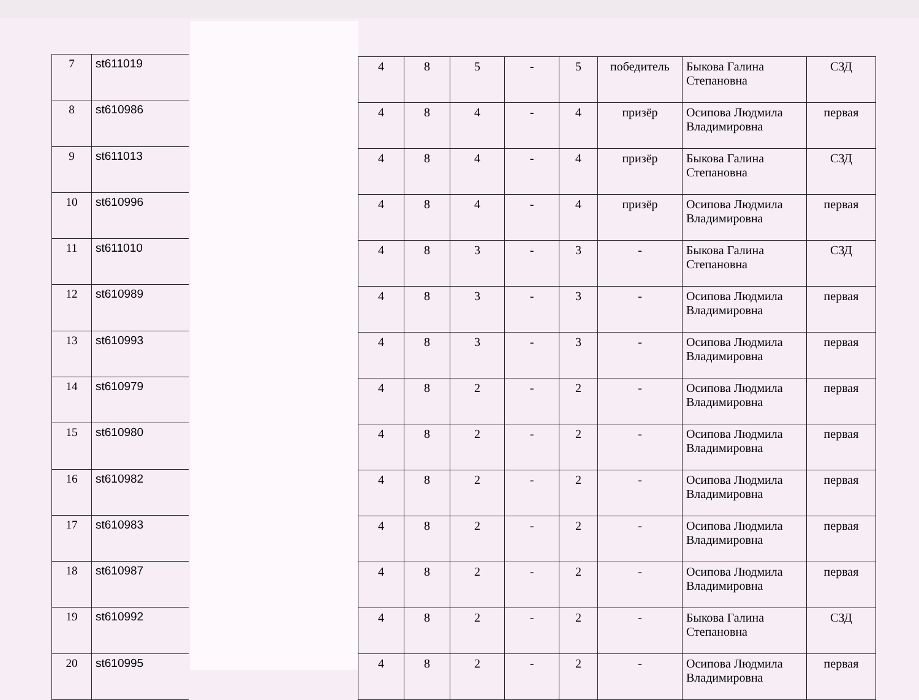| 7 | st611019 |
| 8 | st610986 |
| 9 | st611013 |
| 10 | st610996 |
| 11 | st611010 |
| 12 | st610989 |
| 13 | st610993 |
| 14 | st610979 |
| 15 | st610980 |
| 16 | st610982 |
| 17 | st610983 |
| 18 | st610987 |
| 19 | st610992 |
| 20 | st610995 |
| 4 | 8 | 5 | - | 5 | победитель | Быкова Галина Степановна | СЗД |
| 4 | 8 | 4 | - | 4 | призёр | Осипова Людмила Владимировна | первая |
| 4 | 8 | 4 | - | 4 | призёр | Быкова Галина Степановна | СЗД |
| 4 | 8 | 4 | - | 4 | призёр | Осипова Людмила Владимировна | первая |
| 4 | 8 | 3 | - | 3 | - | Быкова Галина Степановна | СЗД |
| 4 | 8 | 3 | - | 3 | - | Осипова Людмила Владимировна | первая |
| 4 | 8 | 3 | - | 3 | - | Осипова Людмила Владимировна | первая |
| 4 | 8 | 2 | - | 2 | - | Осипова Людмила Владимировна | первая |
| 4 | 8 | 2 | - | 2 | - | Осипова Людмила Владимировна | первая |
| 4 | 8 | 2 | - | 2 | - | Осипова Людмила Владимировна | первая |
| 4 | 8 | 2 | - | 2 | - | Осипова Людмила Владимировна | первая |
| 4 | 8 | 2 | - | 2 | - | Осипова Людмила Владимировна | первая |
| 4 | 8 | 2 | - | 2 | - | Быкова Галина Степановна | СЗД |
| 4 | 8 | 2 | - | 2 | - | Осипова Людмила Владимировна | первая |